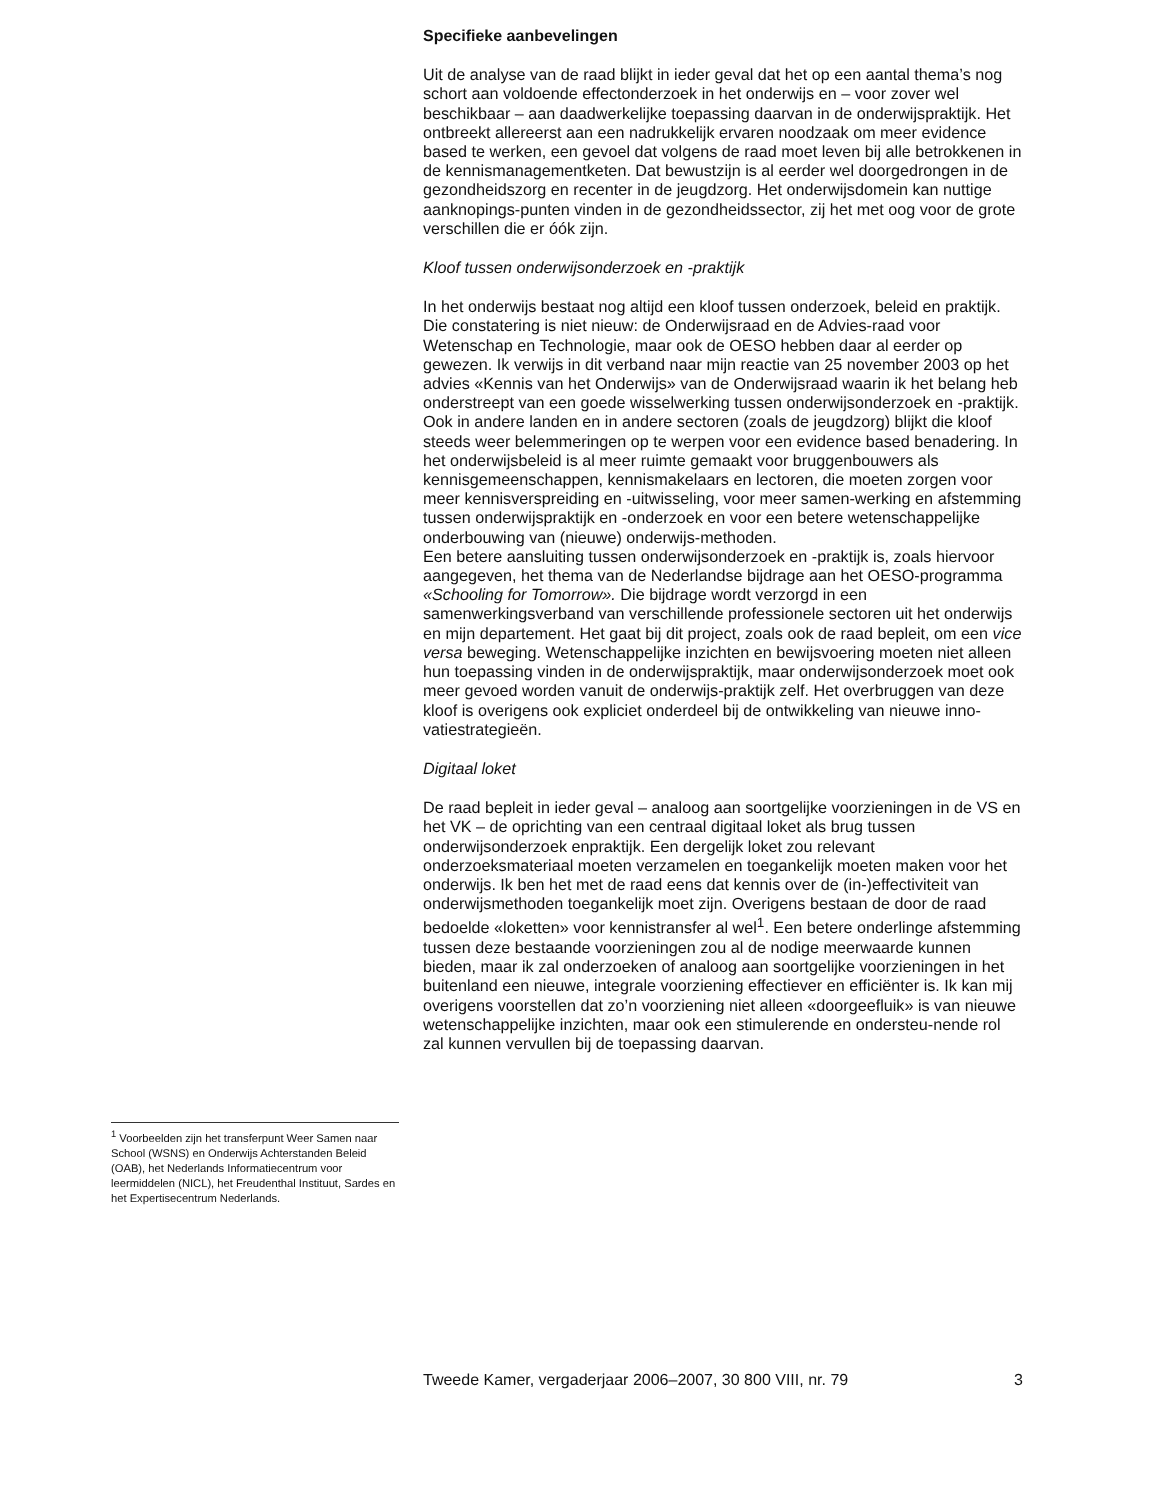Specifieke aanbevelingen
Uit de analyse van de raad blijkt in ieder geval dat het op een aantal thema’s nog schort aan voldoende effectonderzoek in het onderwijs en – voor zover wel beschikbaar – aan daadwerkelijke toepassing daarvan in de onderwijspraktijk. Het ontbreekt allereerst aan een nadrukkelijk ervaren noodzaak om meer evidence based te werken, een gevoel dat volgens de raad moet leven bij alle betrokkenen in de kennismanagementketen. Dat bewustzijn is al eerder wel doorgedrongen in de gezondheidszorg en recenter in de jeugdzorg. Het onderwijsdomein kan nuttige aanknopings-punten vinden in de gezondheidssector, zij het met oog voor de grote verschillen die er óók zijn.
Kloof tussen onderwijsonderzoek en -praktijk
In het onderwijs bestaat nog altijd een kloof tussen onderzoek, beleid en praktijk. Die constatering is niet nieuw: de Onderwijsraad en de Advies-raad voor Wetenschap en Technologie, maar ook de OESO hebben daar al eerder op gewezen. Ik verwijs in dit verband naar mijn reactie van 25 november 2003 op het advies «Kennis van het Onderwijs» van de Onderwijsraad waarin ik het belang heb onderstreept van een goede wisselwerking tussen onderwijsonderzoek en -praktijk. Ook in andere landen en in andere sectoren (zoals de jeugdzorg) blijkt die kloof steeds weer belemmeringen op te werpen voor een evidence based benadering. In het onderwijsbeleid is al meer ruimte gemaakt voor bruggenbouwers als kennisgemeenschappen, kennismakelaars en lectoren, die moeten zorgen voor meer kennisverspreiding en -uitwisseling, voor meer samen-werking en afstemming tussen onderwijspraktijk en -onderzoek en voor een betere wetenschappelijke onderbouwing van (nieuwe) onderwijs-methoden.
Een betere aansluiting tussen onderwijsonderzoek en -praktijk is, zoals hiervoor aangegeven, het thema van de Nederlandse bijdrage aan het OESO-programma «Schooling for Tomorrow». Die bijdrage wordt verzorgd in een samenwerkingsverband van verschillende professionele sectoren uit het onderwijs en mijn departement. Het gaat bij dit project, zoals ook de raad bepleit, om een vice versa beweging. Wetenschappelijke inzichten en bewijsvoering moeten niet alleen hun toepassing vinden in de onderwijspraktijk, maar onderwijsonderzoek moet ook meer gevoed worden vanuit de onderwijs-praktijk zelf. Het overbruggen van deze kloof is overigens ook expliciet onderdeel bij de ontwikkeling van nieuwe inno-vatiestrategieën.
Digitaal loket
De raad bepleit in ieder geval – analoog aan soortgelijke voorzieningen in de VS en het VK – de oprichting van een centraal digitaal loket als brug tussen onderwijsonderzoek enpraktijk. Een dergelijk loket zou relevant onderzoeksmateriaal moeten verzamelen en toegankelijk moeten maken voor het onderwijs. Ik ben het met de raad eens dat kennis over de (in-)effectiviteit van onderwijsmethoden toegankelijk moet zijn. Overigens bestaan de door de raad bedoelde «loketten» voor kennistransfer al wel<sup>1</sup>. Een betere onderlinge afstemming tussen deze bestaande voorzieningen zou al de nodige meerwaarde kunnen bieden, maar ik zal onderzoeken of analoog aan soortgelijke voorzieningen in het buitenland een nieuwe, integrale voorziening effectiever en efficiënter is. Ik kan mij overigens voorstellen dat zo’n voorziening niet alleen «doorgeefluik» is van nieuwe wetenschappelijke inzichten, maar ook een stimulerende en ondersteu-nende rol zal kunnen vervullen bij de toepassing daarvan.
<sup>1</sup> Voorbeelden zijn het transferpunt Weer Samen naar School (WSNS) en Onderwijs Achterstanden Beleid (OAB), het Nederlands Informatiecentrum voor leermiddelen (NICL), het Freudenthal Instituut, Sardes en het Expertisecentrum Nederlands.
Tweede Kamer, vergaderjaar 2006–2007, 30 800 VIII, nr. 79 3